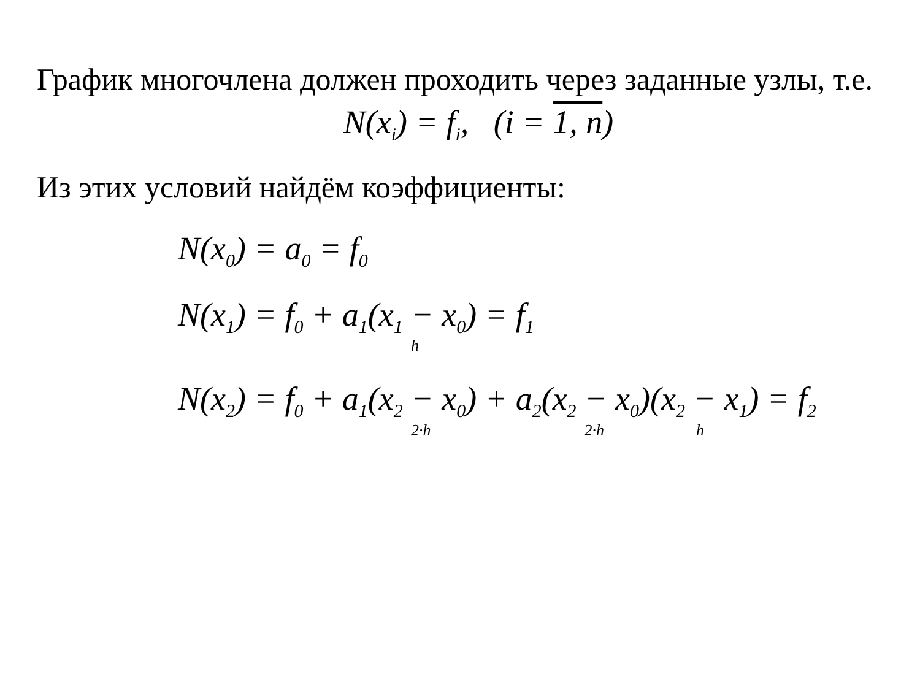График многочлена должен проходить через заданные узлы, т.е.
N(x<sub>i</sub>) = f<sub>i</sub>, (i = 1, n)
Из этих условий найдём коэффициенты:
N(x<sub>0</sub>) = a<sub>0</sub> = f<sub>0</sub>
N(x<sub>1</sub>) = f<sub>0</sub> + a<sub>1</sub>(x<sub>1</sub> − x<sub>0</sub>) = f<sub>1</sub>
h
N(x<sub>2</sub>) = f<sub>0</sub> + a<sub>1</sub>(x<sub>2</sub> − x<sub>0</sub>) + a<sub>2</sub>(x<sub>2</sub> − x<sub>0</sub>)(x<sub>2</sub> − x<sub>1</sub>) = f<sub>2</sub>
2·h 2·h h